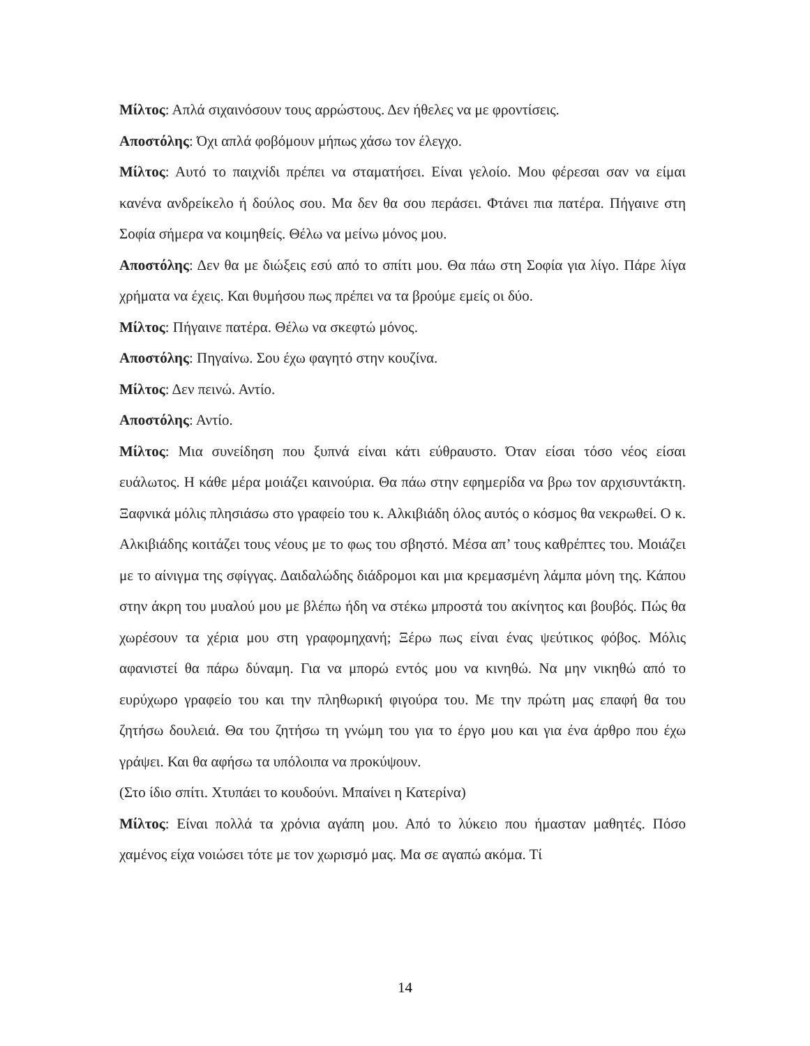Μίλτος: Απλά σιχαινόσουν τους αρρώστους. Δεν ήθελες να με φροντίσεις.
Αποστόλης: Όχι απλά φοβόμουν μήπως χάσω τον έλεγχο.
Μίλτος: Αυτό το παιχνίδι πρέπει να σταματήσει. Είναι γελοίο. Μου φέρεσαι σαν να είμαι κανένα ανδρείκελο ή δούλος σου. Μα δεν θα σου περάσει. Φτάνει πια πατέρα. Πήγαινε στη Σοφία σήμερα να κοιμηθείς. Θέλω να μείνω μόνος μου.
Αποστόλης: Δεν θα με διώξεις εσύ από το σπίτι μου. Θα πάω στη Σοφία για λίγο. Πάρε λίγα χρήματα να έχεις. Και θυμήσου πως πρέπει να τα βρούμε εμείς οι δύο.
Μίλτος: Πήγαινε πατέρα. Θέλω να σκεφτώ μόνος.
Αποστόλης: Πηγαίνω. Σου έχω φαγητό στην κουζίνα.
Μίλτος: Δεν πεινώ. Αντίο.
Αποστόλης: Αντίο.
Μίλτος: Μια συνείδηση που ξυπνά είναι κάτι εύθραυστο. Όταν είσαι τόσο νέος είσαι ευάλωτος. Η κάθε μέρα μοιάζει καινούρια. Θα πάω στην εφημερίδα να βρω τον αρχισυντάκτη. Ξαφνικά μόλις πλησιάσω στο γραφείο του κ. Αλκιβιάδη όλος αυτός ο κόσμος θα νεκρωθεί. Ο κ. Αλκιβιάδης κοιτάζει τους νέους με το φως του σβηστό. Μέσα απ’ τους καθρέπτες του. Μοιάζει με το αίνιγμα της σφίγγας. Δαιδαλώδης διάδρομοι και μια κρεμασμένη λάμπα μόνη της. Κάπου στην άκρη του μυαλού μου με βλέπω ήδη να στέκω μπροστά του ακίνητος και βουβός. Πώς θα χωρέσουν τα χέρια μου στη γραφομηχανή; Ξέρω πως είναι ένας ψεύτικος φόβος. Μόλις αφανιστεί θα πάρω δύναμη. Για να μπορώ εντός μου να κινηθώ. Να μην νικηθώ από το ευρύχωρο γραφείο του και την πληθωρική φιγούρα του. Με την πρώτη μας επαφή θα του ζητήσω δουλειά. Θα του ζητήσω τη γνώμη του για το έργο μου και για ένα άρθρο που έχω γράψει. Και θα αφήσω τα υπόλοιπα να προκύψουν.
(Στο ίδιο σπίτι. Χτυπάει το κουδούνι. Μπαίνει η Κατερίνα)
Μίλτος: Είναι πολλά τα χρόνια αγάπη μου. Από το λύκειο που ήμασταν μαθητές. Πόσο χαμένος είχα νοιώσει τότε με τον χωρισμό μας. Μα σε αγαπώ ακόμα. Τί
14